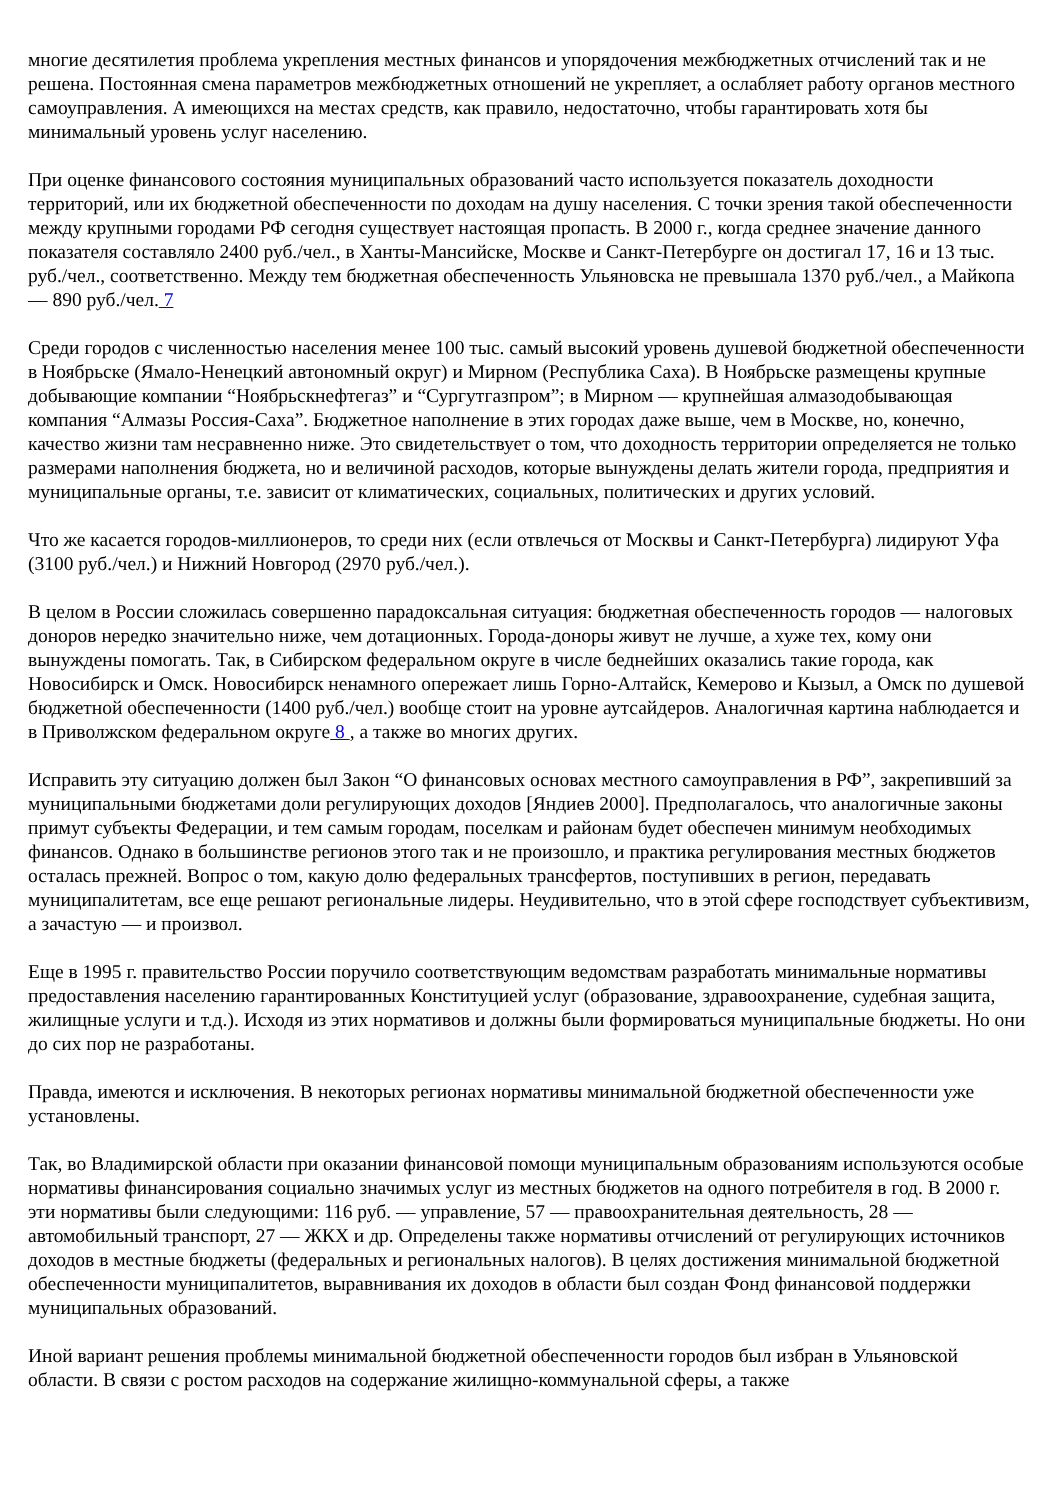многие десятилетия проблема укрепления местных финансов и упорядочения межбюджетных отчислений так и не решена. Постоянная смена параметров межбюджетных отношений не укрепляет, а ослабляет работу органов местного самоуправления. А имеющихся на местах средств, как правило, недостаточно, чтобы гарантировать хотя бы минимальный уровень услуг населению.
При оценке финансового состояния муниципальных образований часто используется показатель доходности территорий, или их бюджетной обеспеченности по доходам на душу населения. С точки зрения такой обеспеченности между крупными городами РФ сегодня существует настоящая пропасть. В 2000 г., когда среднее значение данного показателя составляло 2400 руб./чел., в Ханты-Мансийске, Москве и Санкт-Петербурге он достигал 17, 16 и 13 тыс. руб./чел., соответственно. Между тем бюджетная обеспеченность Ульяновска не превышала 1370 руб./чел., а Майкопа — 890 руб./чел. 7
Среди городов с численностью населения менее 100 тыс. самый высокий уровень душевой бюджетной обеспеченности в Ноябрьске (Ямало-Ненецкий автономный округ) и Мирном (Республика Саха). В Ноябрьске размещены крупные добывающие компании “Ноябрьскнефтегаз” и “Сургутгазпром”; в Мирном — крупнейшая алмазодобывающая компания “Алмазы Россия-Саха”. Бюджетное наполнение в этих городах даже выше, чем в Москве, но, конечно, качество жизни там несравненно ниже. Это свидетельствует о том, что доходность территории определяется не только размерами наполнения бюджета, но и величиной расходов, которые вынуждены делать жители города, предприятия и муниципальные органы, т.е. зависит от климатических, социальных, политических и других условий.
Что же касается городов-миллионеров, то среди них (если отвлечься от Москвы и Санкт-Петербурга) лидируют Уфа (3100 руб./чел.) и Нижний Новгород (2970 руб./чел.).
В целом в России сложилась совершенно парадоксальная ситуация: бюджетная обеспеченность городов — налоговых доноров нередко значительно ниже, чем дотационных. Города-доноры живут не лучше, а хуже тех, кому они вынуждены помогать. Так, в Сибирском федеральном округе в числе беднейших оказались такие города, как Новосибирск и Омск. Новосибирск ненамного опережает лишь Горно-Алтайск, Кемерово и Кызыл, а Омск по душевой бюджетной обеспеченности (1400 руб./чел.) вообще стоит на уровне аутсайдеров. Аналогичная картина наблюдается и в Приволжском федеральном округе 8 , а также во многих других.
Исправить эту ситуацию должен был Закон “О финансовых основах местного самоуправления в РФ”, закрепивший за муниципальными бюджетами доли регулирующих доходов [Яндиев 2000]. Предполагалось, что аналогичные законы примут субъекты Федерации, и тем самым городам, поселкам и районам будет обеспечен минимум необходимых финансов. Однако в большинстве регионов этого так и не произошло, и практика регулирования местных бюджетов осталась прежней. Вопрос о том, какую долю федеральных трансфертов, поступивших в регион, передавать муниципалитетам, все еще решают региональные лидеры. Неудивительно, что в этой сфере господствует субъективизм, а зачастую — и произвол.
Еще в 1995 г. правительство России поручило соответствующим ведомствам разработать минимальные нормативы предоставления населению гарантированных Конституцией услуг (образование, здравоохранение, судебная защита, жилищные услуги и т.д.). Исходя из этих нормативов и должны были формироваться муниципальные бюджеты. Но они до сих пор не разработаны.
Правда, имеются и исключения. В некоторых регионах нормативы минимальной бюджетной обеспеченности уже установлены.
Так, во Владимирской области при оказании финансовой помощи муниципальным образованиям используются особые нормативы финансирования социально значимых услуг из местных бюджетов на одного потребителя в год. В 2000 г. эти нормативы были следующими: 116 руб. — управление, 57 — правоохранительная деятельность, 28 — автомобильный транспорт, 27 — ЖКХ и др. Определены также нормативы отчислений от регулирующих источников доходов в местные бюджеты (федеральных и региональных налогов). В целях достижения минимальной бюджетной обеспеченности муниципалитетов, выравнивания их доходов в области был создан Фонд финансовой поддержки муниципальных образований.
Иной вариант решения проблемы минимальной бюджетной обеспеченности городов был избран в Ульяновской области. В связи с ростом расходов на содержание жилищно-коммунальной сферы, а также